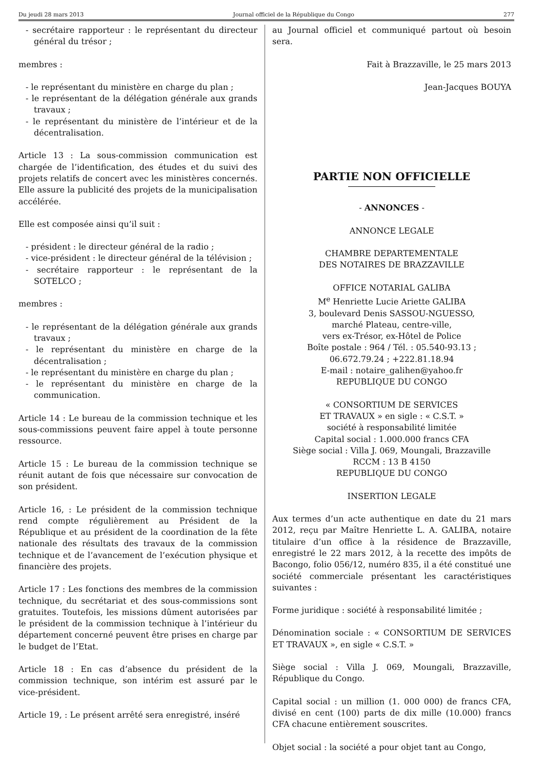Du jeudi 28 mars 2013 Journal officiel de la République du Congo 277
- secrétaire rapporteur : le représentant du directeur général du trésor ;
membres :
- le représentant du ministère en charge du plan ;
- le représentant de la délégation générale aux grands travaux ;
- le représentant du ministère de l’intérieur et de la décentralisation.
Article 13 : La sous-commission communication est chargée de l’identification, des études et du suivi des projets relatifs de concert avec les ministères concernés. Elle assure la publicité des projets de la municipalisation accélérée.
Elle est composée ainsi qu’il suit :
- président : le directeur général de la radio ;
- vice-président : le directeur général de la télévision ;
- secrétaire rapporteur : le représentant de la SOTELCO ;
membres :
- le représentant de la délégation générale aux grands travaux ;
- le représentant du ministère en charge de la décentralisation ;
- le représentant du ministère en charge du plan ;
- le représentant du ministère en charge de la communication.
Article 14 : Le bureau de la commission technique et les sous-commissions peuvent faire appel à toute personne ressource.
Article 15 : Le bureau de la commission technique se réunit autant de fois que nécessaire sur convocation de son président.
Article 16, : Le président de la commission technique rend compte régulièrement au Président de la République et au président de la coordination de la fête nationale des résultats des travaux de la commission technique et de l’avancement de l’exécution physique et financière des projets.
Article 17 : Les fonctions des membres de la commission technique, du secrétariat et des sous-commissions sont gratuites. Toutefois, les missions dûment autorisées par le président de la commission technique à l’intérieur du département concerné peuvent être prises en charge par le budget de l’Etat.
Article 18 : En cas d’absence du président de la commission technique, son intérim est assuré par le vice-président.
Article 19, : Le présent arrêté sera enregistré, inséré
au Journal officiel et communiqué partout où besoin sera.
Fait à Brazzaville, le 25 mars 2013
Jean-Jacques BOUYA
PARTIE NON OFFICIELLE
- ANNONCES -
ANNONCE LEGALE
CHAMBRE DEPARTEMENTALE
DES NOTAIRES DE BRAZZAVILLE
OFFICE NOTARIAL GALIBA
M<sup>e</sup> Henriette Lucie Ariette GALIBA
3, boulevard Denis SASSOU-NGUESSO,
marché Plateau, centre-ville,
vers ex-Trésor, ex-Hôtel de Police
Boîte postale : 964 / Tél. : 05.540-93.13 ;
06.672.79.24 ; +222.81.18.94
E-mail : notaire_galihen@yahoo.fr
REPUBLIQUE DU CONGO
« CONSORTIUM DE SERVICES
ET TRAVAUX » en sigle : « C.S.T. »
société à responsabilité limitée
Capital social : 1.000.000 francs CFA
Siège social : Villa J. 069, Moungali, Brazzaville
RCCM : 13 B 4150
REPUBLIQUE DU CONGO
INSERTION LEGALE
Aux termes d’un acte authentique en date du 21 mars 2012, reçu par Maître Henriette L. A. GALIBA, notaire titulaire d’un office à la résidence de Brazzaville, enregistré le 22 mars 2012, à la recette des impôts de Bacongo, folio 056/12, numéro 835, il a été constitué une société commerciale présentant les caractéristiques suivantes :
Forme juridique : société à responsabilité limitée ;
Dénomination sociale : « CONSORTIUM DE SERVICES ET TRAVAUX », en sigle « C.S.T. »
Siège social : Villa J. 069, Moungali, Brazzaville, République du Congo.
Capital social : un million (1. 000 000) de francs CFA, divisé en cent (100) parts de dix mille (10.000) francs CFA chacune entièrement souscrites.
Objet social : la société a pour objet tant au Congo,